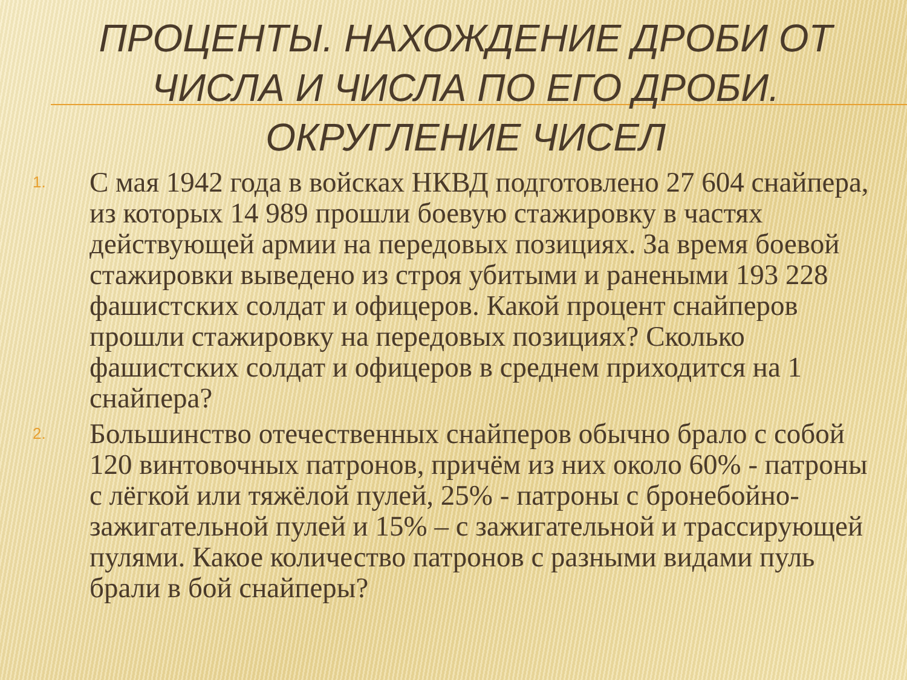ПРОЦЕНТЫ. НАХОЖДЕНИЕ ДРОБИ ОТ ЧИСЛА И ЧИСЛА ПО ЕГО ДРОБИ. ОКРУГЛЕНИЕ ЧИСЕЛ
1. С мая 1942 года в войсках НКВД подготовлено 27 604 снайпера, из которых 14 989 прошли боевую стажировку в частях действующей армии на передовых позициях. За время боевой стажировки выведено из строя убитыми и ранеными 193 228 фашистских солдат и офицеров. Какой процент снайперов прошли стажировку на передовых позициях? Сколько фашистских солдат и офицеров в среднем приходится на 1 снайпера?
2. Большинство отечественных снайперов обычно брало с собой 120 винтовочных патронов, причём из них около 60% - патроны с лёгкой или тяжёлой пулей, 25% - патроны с бронебойно-зажигательной пулей и 15% – с зажигательной и трассирующей пулями. Какое количество патронов с разными видами пуль брали в бой снайперы?